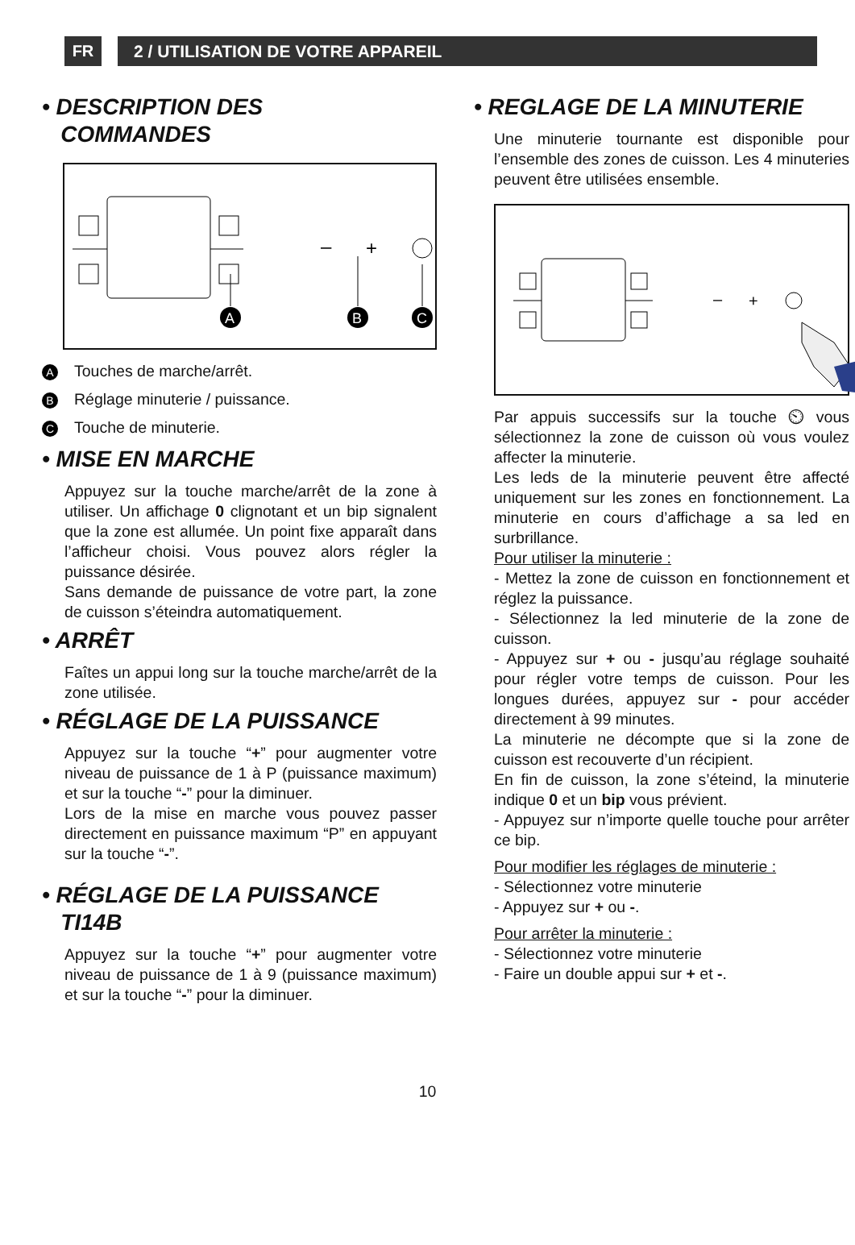FR 2 / UTILISATION DE VOTRE APPAREIL
• DESCRIPTION DES
COMMANDES
–
+
A
B
C
A Touches de marche/arrêt.
B Réglage minuterie / puissance.
C Touche de minuterie.
• MISE EN MARCHE
Appuyez sur la touche marche/arrêt de la zone à utiliser. Un affichage 0 clignotant et un bip signalent que la zone est allumée. Un point fixe apparaît dans l’afficheur choisi. Vous pouvez alors régler la puissance désirée.
Sans demande de puissance de votre part, la zone de cuisson s’éteindra automatiquement.
• ARRÊT
Faîtes un appui long sur la touche marche/arrêt de la zone utilisée.
• RÉGLAGE DE LA PUISSANCE
Appuyez sur la touche “+” pour augmenter votre niveau de puissance de 1 à P (puissance maximum) et sur la touche “-” pour la diminuer.
Lors de la mise en marche vous pouvez passer directement en puissance maximum “P” en appuyant sur la touche “-”.
• RÉGLAGE DE LA PUISSANCE
TI14B
Appuyez sur la touche “+” pour augmenter votre niveau de puissance de 1 à 9 (puissance maximum) et sur la touche “-” pour la diminuer.
• REGLAGE DE LA MINUTERIE
Une minuterie tournante est disponible pour l’ensemble des zones de cuisson. Les 4 minuteries peuvent être utilisées ensemble.
–
+
Par appuis successifs sur la touche ⏲ vous sélectionnez la zone de cuisson où vous voulez affecter la minuterie.
Les leds de la minuterie peuvent être affecté uniquement sur les zones en fonctionnement. La minuterie en cours d’affichage a sa led en surbrillance.
Pour utiliser la minuterie :
- Mettez la zone de cuisson en fonctionnement et réglez la puissance.
- Sélectionnez la led minuterie de la zone de cuisson.
- Appuyez sur + ou - jusqu’au réglage souhaité pour régler votre temps de cuisson. Pour les longues durées, appuyez sur - pour accéder directement à 99 minutes.
La minuterie ne décompte que si la zone de cuisson est recouverte d’un récipient.
En fin de cuisson, la zone s’éteind, la minuterie indique 0 et un bip vous prévient.
- Appuyez sur n’importe quelle touche pour arrêter ce bip.
Pour modifier les réglages de minuterie :
- Sélectionnez votre minuterie
- Appuyez sur + ou -.
Pour arrêter la minuterie :
- Sélectionnez votre minuterie
- Faire un double appui sur + et -.
10